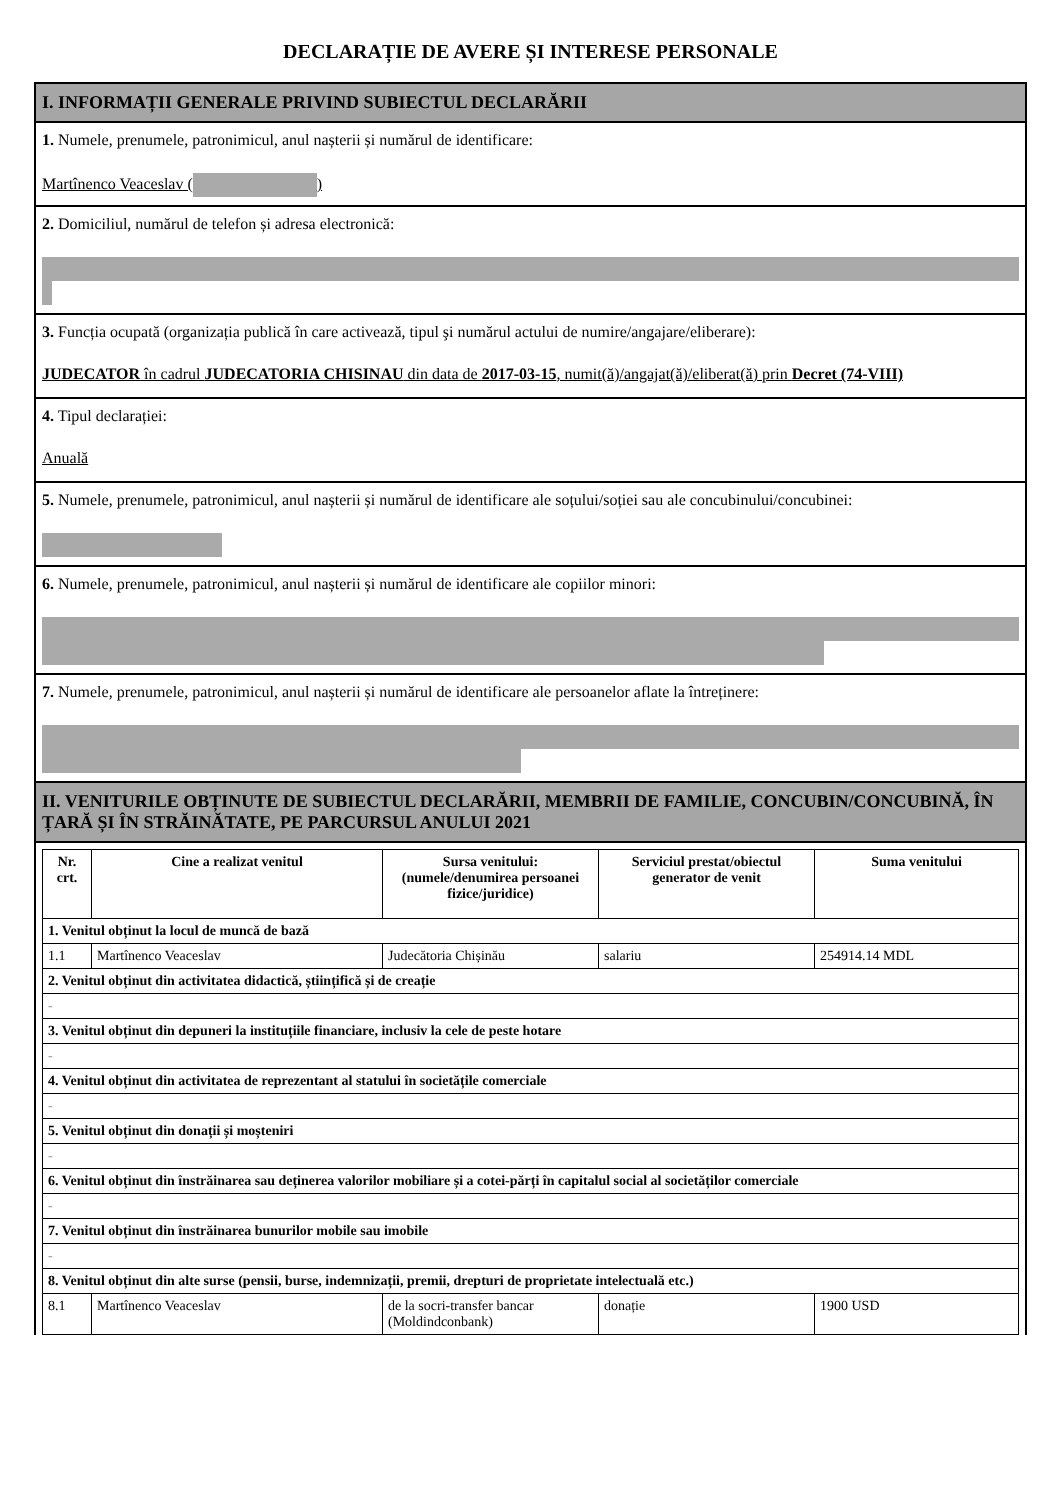DECLARAȚIE DE AVERE ȘI INTERESE PERSONALE
I. INFORMAȚII GENERALE PRIVIND SUBIECTUL DECLARĂRII
1. Numele, prenumele, patronimicul, anul nașterii și numărul de identificare:
Martînenco Veaceslav ( )
2. Domiciliul, numărul de telefon și adresa electronică:
3. Funcția ocupată (organizația publică în care activează, tipul şi numărul actului de numire/angajare/eliberare):
JUDECATOR în cadrul JUDECATORIA CHISINAU din data de 2017-03-15, numit(ă)/angajat(ă)/eliberat(ă) prin Decret (74-VIII)
4. Tipul declarației:
Anuală
5. Numele, prenumele, patronimicul, anul nașterii și numărul de identificare ale soțului/soției sau ale concubinului/concubinei:
6. Numele, prenumele, patronimicul, anul nașterii și numărul de identificare ale copiilor minori:
7. Numele, prenumele, patronimicul, anul nașterii și numărul de identificare ale persoanelor aflate la întreținere:
II. VENITURILE OBȚINUTE DE SUBIECTUL DECLARĂRII, MEMBRII DE FAMILIE, CONCUBIN/CONCUBINĂ, ÎN ȚARĂ ȘI ÎN STRĂINĂTATE, PE PARCURSUL ANULUI 2021
| Nr. crt. | Cine a realizat venitul | Sursa venitului: (numele/denumirea persoanei fizice/juridice) | Serviciul prestat/obiectul generator de venit | Suma venitului |
| --- | --- | --- | --- | --- |
| 1. Venitul obținut la locul de muncă de bază | | | | |
| 1.1 | Martînenco Veaceslav | Judecătoria Chișinău | salariu | 254914.14 MDL |
| 2. Venitul obținut din activitatea didactică, științifică și de creație | | | | |
| - | | | | |
| 3. Venitul obținut din depuneri la instituțiile financiare, inclusiv la cele de peste hotare | | | | |
| - | | | | |
| 4. Venitul obținut din activitatea de reprezentant al statului în societățile comerciale | | | | |
| - | | | | |
| 5. Venitul obținut din donații și moșteniri | | | | |
| - | | | | |
| 6. Venitul obținut din înstrăinarea sau deținerea valorilor mobiliare și a cotei-părți în capitalul social al societăților comerciale | | | | |
| - | | | | |
| 7. Venitul obținut din înstrăinarea bunurilor mobile sau imobile | | | | |
| - | | | | |
| 8. Venitul obținut din alte surse (pensii, burse, indemnizații, premii, drepturi de proprietate intelectuală etc.) | | | | |
| 8.1 | Martînenco Veaceslav | de la socri-transfer bancar (Moldindconbank) | donație | 1900 USD |